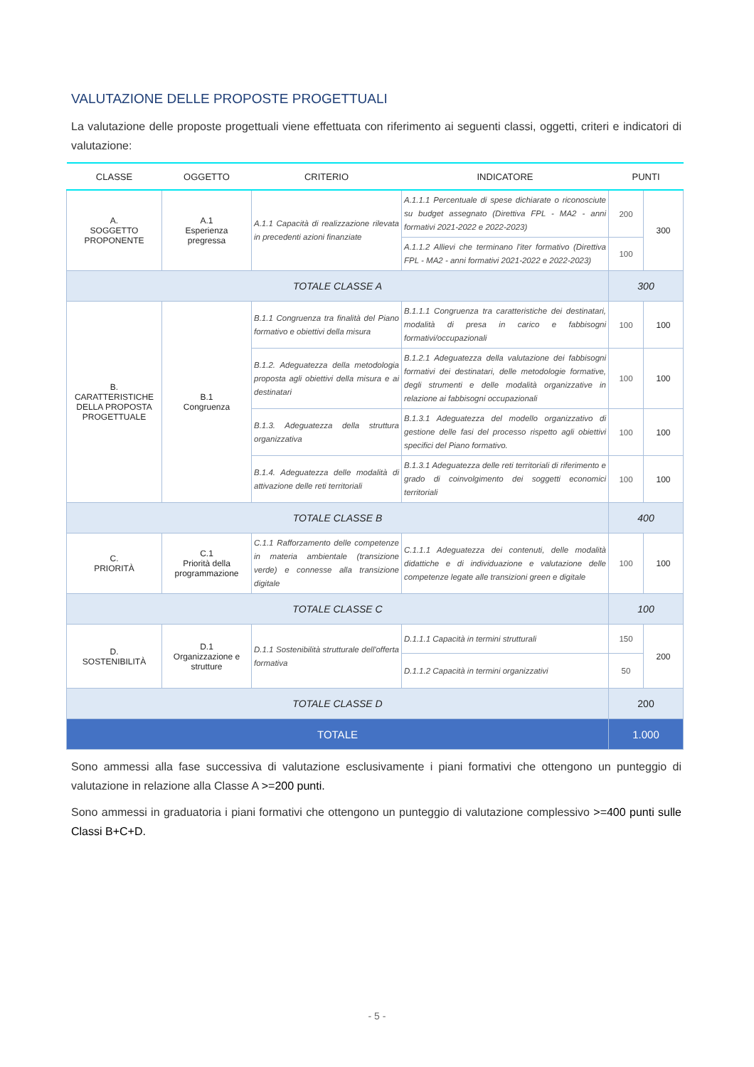VALUTAZIONE DELLE PROPOSTE PROGETTUALI
La valutazione delle proposte progettuali viene effettuata con riferimento ai seguenti classi, oggetti, criteri e indicatori di valutazione:
| CLASSE | OGGETTO | CRITERIO | INDICATORE | PUNTI | |
| --- | --- | --- | --- | --- | --- |
| A. SOGGETTO PROPONENTE | A.1 Esperienza pregressa | A.1.1 Capacità di realizzazione rilevata in precedenti azioni finanziate | A.1.1.1 Percentuale di spese dichiarate o riconosciute su budget assegnato (Direttiva FPL - MA2 - anni formativi 2021-2022 e 2022-2023) | 200 | 300 |
| | | | A.1.1.2 Allievi che terminano l'iter formativo (Direttiva FPL - MA2 - anni formativi 2021-2022 e 2022-2023) | 100 | |
| TOTALE CLASSE A | | | | 300 | |
| B. CARATTERISTICHE DELLA PROPOSTA PROGETTUALE | B.1 Congruenza | B.1.1 Congruenza tra finalità del Piano formativo e obiettivi della misura | B.1.1.1 Congruenza tra caratteristiche dei destinatari, modalità di presa in carico e fabbisogni formativi/occupazionali | 100 | 100 |
| | | B.1.2. Adeguatezza della metodologia proposta agli obiettivi della misura e ai destinatari | B.1.2.1 Adeguatezza della valutazione dei fabbisogni formativi dei destinatari, delle metodologie formative, degli strumenti e delle modalità organizzative in relazione ai fabbisogni occupazionali | 100 | 100 |
| | | B.1.3. Adeguatezza della struttura organizzativa | B.1.3.1 Adeguatezza del modello organizzativo di gestione delle fasi del processo rispetto agli obiettivi specifici del Piano formativo. | 100 | 100 |
| | | B.1.4. Adeguatezza delle modalità di attivazione delle reti territoriali | B.1.3.1 Adeguatezza delle reti territoriali di riferimento e grado di coinvolgimento dei soggetti economici territoriali | 100 | 100 |
| TOTALE CLASSE B | | | | 400 | |
| C. PRIORITÀ | C.1 Priorità della programmazione | C.1.1 Rafforzamento delle competenze in materia ambientale (transizione verde) e connesse alla transizione digitale | C.1.1.1 Adeguatezza dei contenuti, delle modalità didattiche e di individuazione e valutazione delle competenze legate alle transizioni green e digitale | 100 | 100 |
| TOTALE CLASSE C | | | | 100 | |
| D. SOSTENIBILITÀ | D.1 Organizzazione e strutture | D.1.1 Sostenibilità strutturale dell'offerta formativa | D.1.1.1 Capacità in termini strutturali | 150 | 200 |
| | | | D.1.1.2 Capacità in termini organizzativi | 50 | |
| TOTALE CLASSE D | | | | 200 | |
| TOTALE | | | | 1.000 | |
Sono ammessi alla fase successiva di valutazione esclusivamente i piani formativi che ottengono un punteggio di valutazione in relazione alla Classe A >=200 punti.
Sono ammessi in graduatoria i piani formativi che ottengono un punteggio di valutazione complessivo >=400 punti sulle Classi B+C+D.
- 5 -